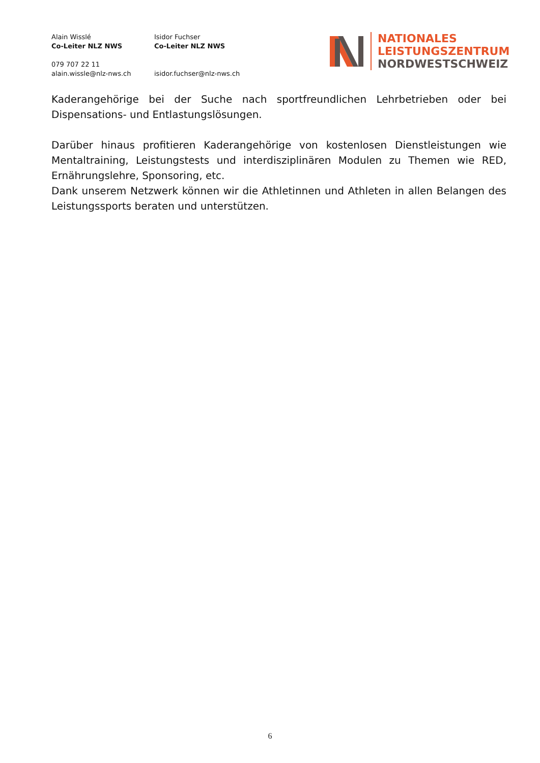Alain Wisslé
Co-Leiter NLZ NWS
079 707 22 11
alain.wissle@nlz-nws.ch
Isidor Fuchser
Co-Leiter NLZ NWS
isidor.fuchser@nlz-nws.ch
NATIONALES
LEISTUNGSZENTRUM
NORDWESTSCHWEIZ
Kaderangehörige bei der Suche nach sportfreundlichen Lehrbetrieben oder bei Dispensations- und Entlastungslösungen.
Darüber hinaus profitieren Kaderangehörige von kostenlosen Dienstleistungen wie Mentaltraining, Leistungstests und interdisziplinären Modulen zu Themen wie RED, Ernährungslehre, Sponsoring, etc.
Dank unserem Netzwerk können wir die Athletinnen und Athleten in allen Belangen des Leistungssports beraten und unterstützen.
6